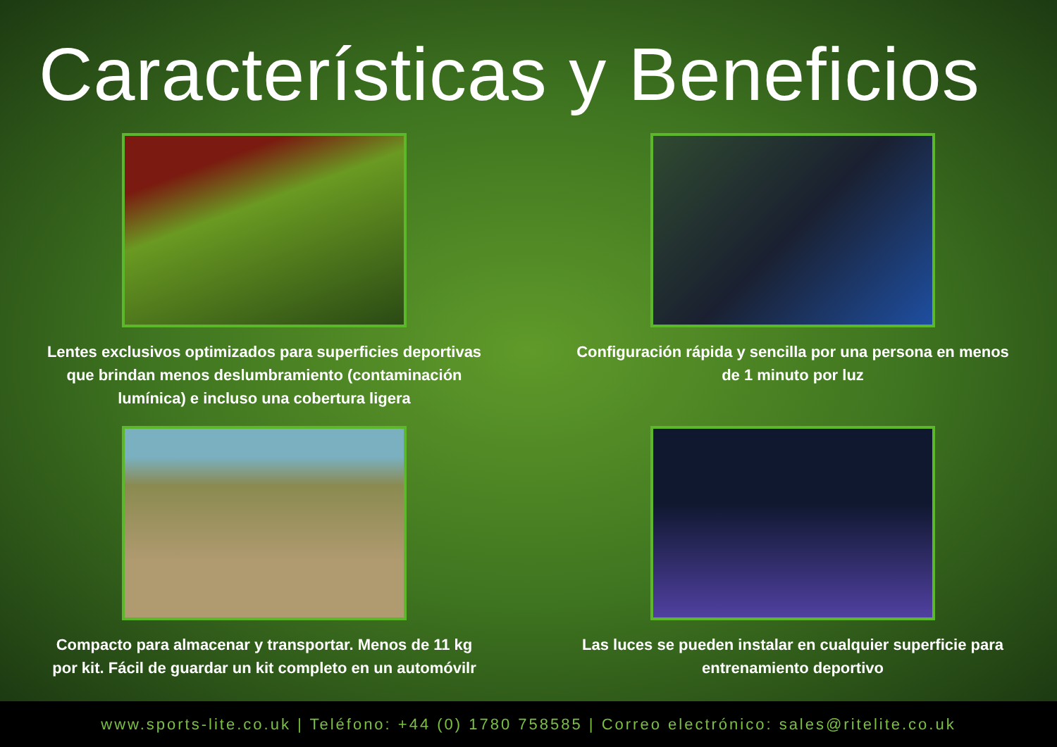Características y Beneficios
Lentes exclusivos optimizados para superficies deportivas que brindan menos deslumbramiento (contaminación lumínica) e incluso una cobertura ligera
Configuración rápida y sencilla por una persona en menos de 1 minuto por luz
Compacto para almacenar y transportar. Menos de 11 kg por kit. Fácil de guardar un kit completo en un automóvilr
Las luces se pueden instalar en cualquier superficie para entrenamiento deportivo
www.sports-lite.co.uk | Teléfono: +44 (0) 1780 758585 | Correo electrónico: sales@ritelite.co.uk